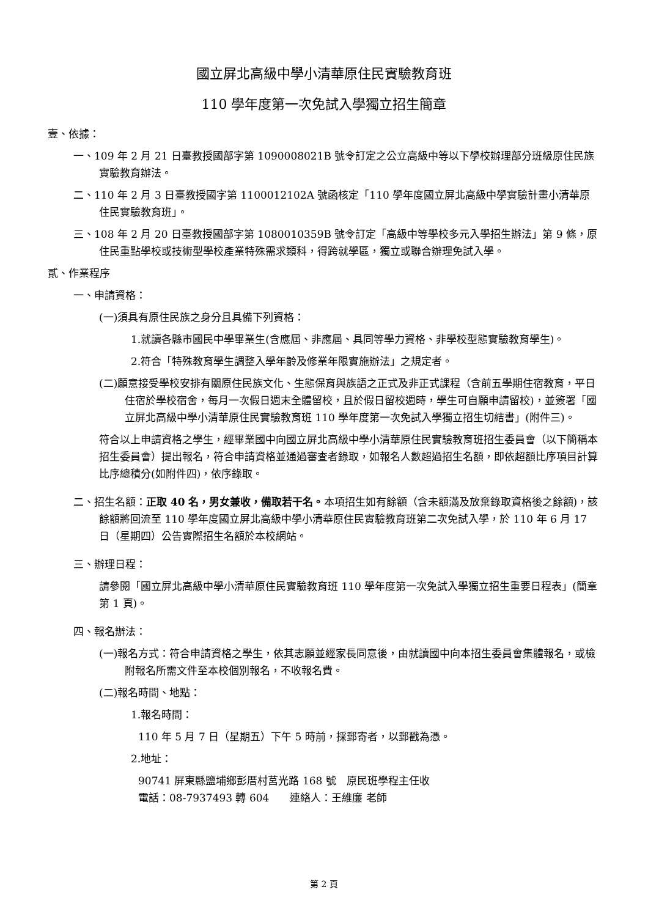國立屏北高級中學小清華原住民實驗教育班
110 學年度第一次免試入學獨立招生簡章
壹、依據：
一、109 年 2 月 21 日臺教授國部字第 1090008021B 號令訂定之公立高級中等以下學校辦理部分班級原住民族實驗教育辦法。
二、110 年 2 月 3 日臺教授國字第 1100012102A 號函核定「110 學年度國立屏北高級中學實驗計畫小清華原住民實驗教育班」。
三、108 年 2 月 20 日臺教授國部字第 1080010359B 號令訂定「高級中等學校多元入學招生辦法」第 9 條，原住民重點學校或技術型學校產業特殊需求類科，得跨就學區，獨立或聯合辦理免試入學。
貳、作業程序
一、申請資格：
(一)須具有原住民族之身分且具備下列資格：
1.就讀各縣市國民中學畢業生(含應屆、非應屆、具同等學力資格、非學校型態實驗教育學生)。
2.符合「特殊教育學生調整入學年齡及修業年限實施辦法」之規定者。
(二)願意接受學校安排有關原住民族文化、生態保育與族語之正式及非正式課程（含前五學期住宿教育，平日住宿於學校宿舍，每月一次假日週末全體留校，且於假日留校週時，學生可自願申請留校)，並簽署「國立屏北高級中學小清華原住民實驗教育班 110 學年度第一次免試入學獨立招生切結書」(附件三)。
符合以上申請資格之學生，經畢業國中向國立屏北高級中學小清華原住民實驗教育班招生委員會（以下簡稱本招生委員會）提出報名，符合申請資格並通過審查者錄取，如報名人數超過招生名額，即依超額比序項目計算比序總積分(如附件四)，依序錄取。
二、招生名額：正取 40 名，男女兼收，備取若干名。本項招生如有餘額（含未額滿及放棄錄取資格後之餘額)，該餘額將回流至 110 學年度國立屏北高級中學小清華原住民實驗教育班第二次免試入學，於 110 年 6 月 17 日（星期四）公告實際招生名額於本校網站。
三、辦理日程：
請參閱「國立屏北高級中學小清華原住民實驗教育班 110 學年度第一次免試入學獨立招生重要日程表」(簡章第 1 頁)。
四、報名辦法：
(一)報名方式：符合申請資格之學生，依其志願並經家長同意後，由就讀國中向本招生委員會集體報名，或檢附報名所需文件至本校個別報名，不收報名費。
(二)報名時間、地點：
1.報名時間：
110 年 5 月 7 日（星期五）下午 5 時前，採郵寄者，以郵戳為憑。
2.地址：
90741 屏東縣鹽埔鄉彭厝村莒光路 168 號　原民班學程主任收
電話：08-7937493 轉 604　　連絡人：王維廉 老師
第 2 頁